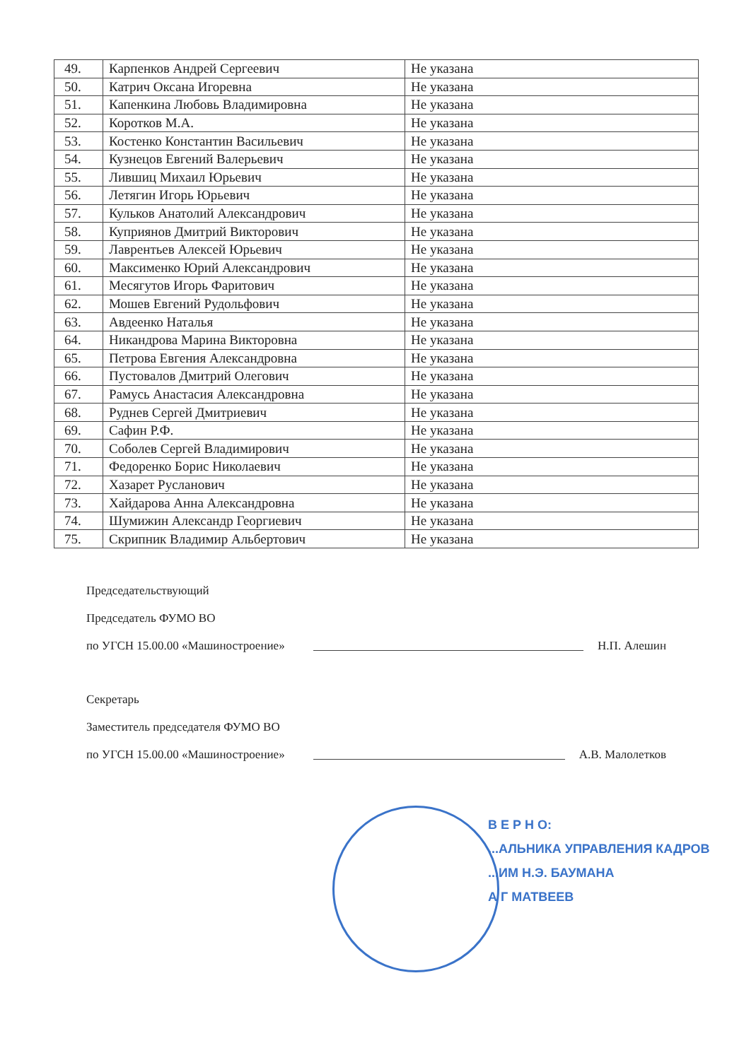| 49. | Карпенков Андрей Сергеевич | Не указана |
| 50. | Катрич Оксана Игоревна | Не указана |
| 51. | Капенкина Любовь Владимировна | Не указана |
| 52. | Коротков М.А. | Не указана |
| 53. | Костенко Константин Васильевич | Не указана |
| 54. | Кузнецов Евгений Валерьевич | Не указана |
| 55. | Лившиц Михаил Юрьевич | Не указана |
| 56. | Летягин Игорь Юрьевич | Не указана |
| 57. | Кульков Анатолий Александрович | Не указана |
| 58. | Куприянов Дмитрий Викторович | Не указана |
| 59. | Лаврентьев Алексей Юрьевич | Не указана |
| 60. | Максименко Юрий Александрович | Не указана |
| 61. | Месягутов Игорь Фаритович | Не указана |
| 62. | Мошев Евгений Рудольфович | Не указана |
| 63. | Авдеенко Наталья | Не указана |
| 64. | Никандрова Марина Викторовна | Не указана |
| 65. | Петрова Евгения Александровна | Не указана |
| 66. | Пустовалов Дмитрий Олегович | Не указана |
| 67. | Рамусь Анастасия Александровна | Не указана |
| 68. | Руднев Сергей Дмитриевич | Не указана |
| 69. | Сафин Р.Ф. | Не указана |
| 70. | Соболев Сергей Владимирович | Не указана |
| 71. | Федоренко Борис Николаевич | Не указана |
| 72. | Хазарет Русланович | Не указана |
| 73. | Хайдарова Анна Александровна | Не указана |
| 74. | Шумижин Александр Георгиевич | Не указана |
| 75. | Скрипник Владимир Альбертович | Не указана |
Председательствующий
Председатель ФУМО ВО
по УГСН 15.00.00 «Машиностроение» Н.П. Алешин
Секретарь
Заместитель председателя ФУМО ВО
по УГСН 15.00.00 «Машиностроение» А.В. Малолетков
В Е Р Н О:
...АЛЬНИКА УПРАВЛЕНИЯ КАДРОВ
...ИМ Н.Э. БАУМАНА
А Г МАТВЕЕВ